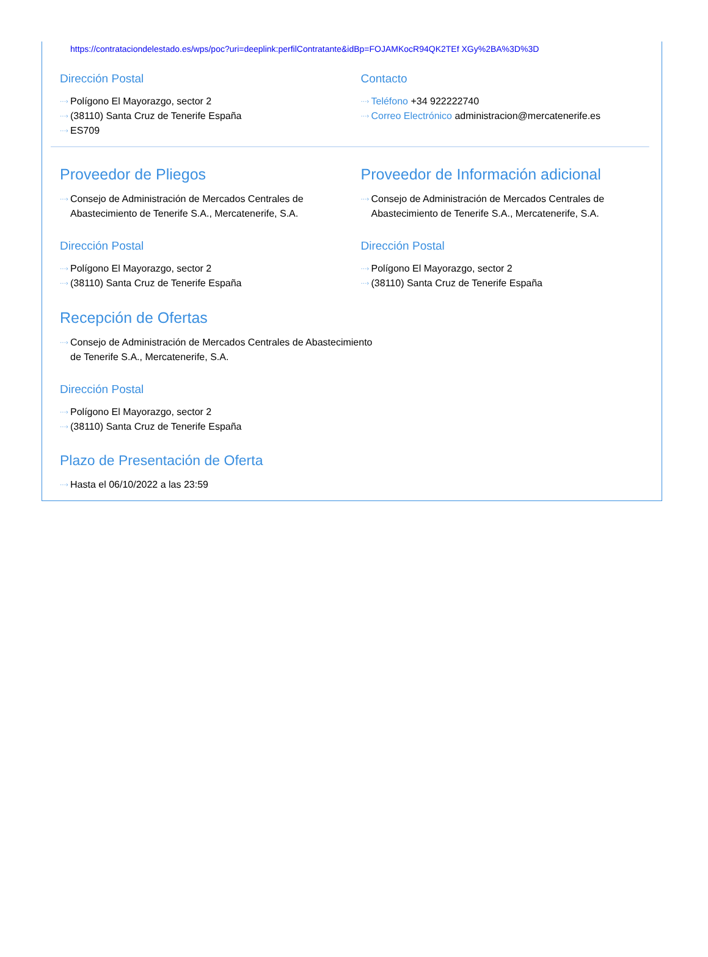https://contrataciondelestado.es/wps/poc?uri=deeplink:perfilContratante&idBp=FOJAMKocR94QK2TEf XGy%2BA%3D%3D
Dirección Postal
···› Polígono El Mayorazgo, sector 2
···› (38110) Santa Cruz de Tenerife España
···› ES709
Contacto
···› Teléfono +34 922222740
···› Correo Electrónico administracion@mercatenerife.es
Proveedor de Pliegos
···› Consejo de Administración de Mercados Centrales de Abastecimiento de Tenerife S.A., Mercatenerife, S.A.
Dirección Postal
···› Polígono El Mayorazgo, sector 2
···› (38110) Santa Cruz de Tenerife España
Proveedor de Información adicional
···› Consejo de Administración de Mercados Centrales de Abastecimiento de Tenerife S.A., Mercatenerife, S.A.
Dirección Postal
···› Polígono El Mayorazgo, sector 2
···› (38110) Santa Cruz de Tenerife España
Recepción de Ofertas
···› Consejo de Administración de Mercados Centrales de Abastecimiento de Tenerife S.A., Mercatenerife, S.A.
Dirección Postal
···› Polígono El Mayorazgo, sector 2
···› (38110) Santa Cruz de Tenerife España
Plazo de Presentación de Oferta
···› Hasta el 06/10/2022 a las 23:59